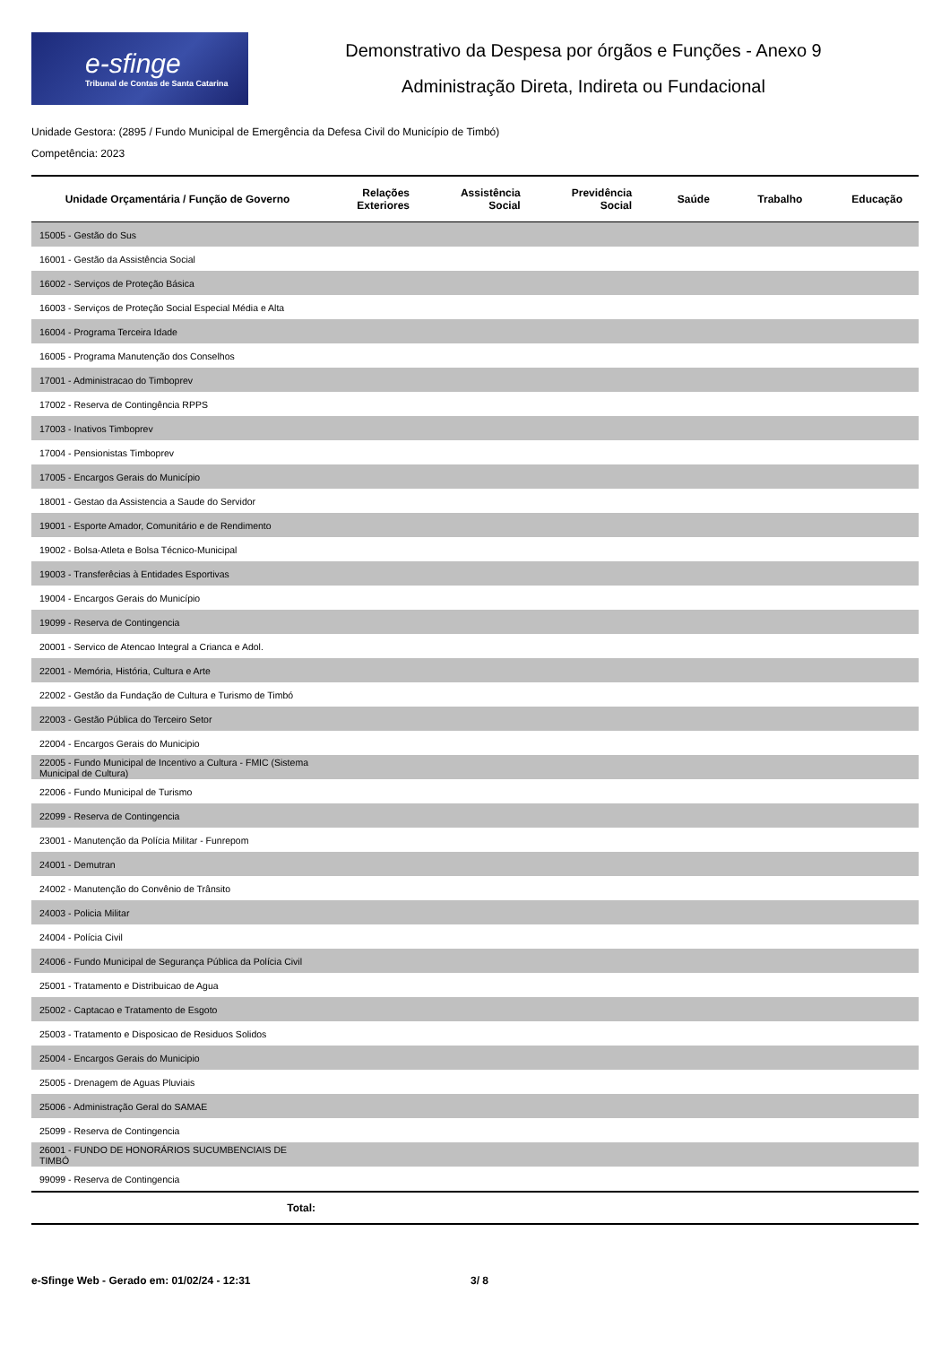e-sfinge
Tribunal de Contas de Santa Catarina
Demonstrativo da Despesa por órgãos e Funções - Anexo 9
Administração Direta, Indireta ou Fundacional
Unidade Gestora: (2895 / Fundo Municipal de Emergência da Defesa Civil do Município de Timbó)
Competência: 2023
| Unidade Orçamentária / Função de Governo | Relações Exteriores | Assistência Social | Previdência Social | Saúde | Trabalho | Educação |
| --- | --- | --- | --- | --- | --- | --- |
| 15005 - Gestão do Sus | | | | | | |
| 16001 - Gestão da Assistência Social | | | | | | |
| 16002 - Serviços de Proteção Básica | | | | | | |
| 16003 - Serviços de Proteção Social Especial Média e Alta | | | | | | |
| 16004 - Programa Terceira Idade | | | | | | |
| 16005 - Programa Manutenção dos Conselhos | | | | | | |
| 17001 - Administracao do Timboprev | | | | | | |
| 17002 - Reserva de Contingência RPPS | | | | | | |
| 17003 - Inativos Timboprev | | | | | | |
| 17004 - Pensionistas Timboprev | | | | | | |
| 17005 - Encargos Gerais do Município | | | | | | |
| 18001 - Gestao da Assistencia a Saude do Servidor | | | | | | |
| 19001 - Esporte Amador, Comunitário e de Rendimento | | | | | | |
| 19002 - Bolsa-Atleta e Bolsa Técnico-Municipal | | | | | | |
| 19003 - Transferêcias à Entidades Esportivas | | | | | | |
| 19004 - Encargos Gerais do Município | | | | | | |
| 19099 - Reserva de Contingencia | | | | | | |
| 20001 - Servico de Atencao Integral a Crianca e Adol. | | | | | | |
| 22001 - Memória, História, Cultura e Arte | | | | | | |
| 22002 - Gestão da Fundação de Cultura e Turismo de Timbó | | | | | | |
| 22003 - Gestão Pública do Terceiro Setor | | | | | | |
| 22004 - Encargos Gerais do Municipio | | | | | | |
| 22005 - Fundo Municipal de Incentivo a Cultura - FMIC (Sistema Municipal de Cultura) | | | | | | |
| 22006 - Fundo Municipal de Turismo | | | | | | |
| 22099 - Reserva de Contingencia | | | | | | |
| 23001 - Manutenção da Polícia Militar - Funrepom | | | | | | |
| 24001 - Demutran | | | | | | |
| 24002 - Manutenção do Convênio de Trânsito | | | | | | |
| 24003 - Policia Militar | | | | | | |
| 24004 - Polícia Civil | | | | | | |
| 24006 - Fundo Municipal de Segurança Pública da Polícia Civil | | | | | | |
| 25001 - Tratamento e Distribuicao de Agua | | | | | | |
| 25002 - Captacao e Tratamento de Esgoto | | | | | | |
| 25003 - Tratamento e Disposicao de Residuos Solidos | | | | | | |
| 25004 - Encargos Gerais do Municipio | | | | | | |
| 25005 - Drenagem de Aguas Pluviais | | | | | | |
| 25006 - Administração Geral do SAMAE | | | | | | |
| 25099 - Reserva de Contingencia | | | | | | |
| 26001 - FUNDO DE HONORÁRIOS SUCUMBENCIAIS DE TIMBÓ | | | | | | |
| 99099 - Reserva de Contingencia | | | | | | |
| Total: | | | | | | |
e-Sfinge Web - Gerado em: 01/02/24 - 12:31 3/ 8